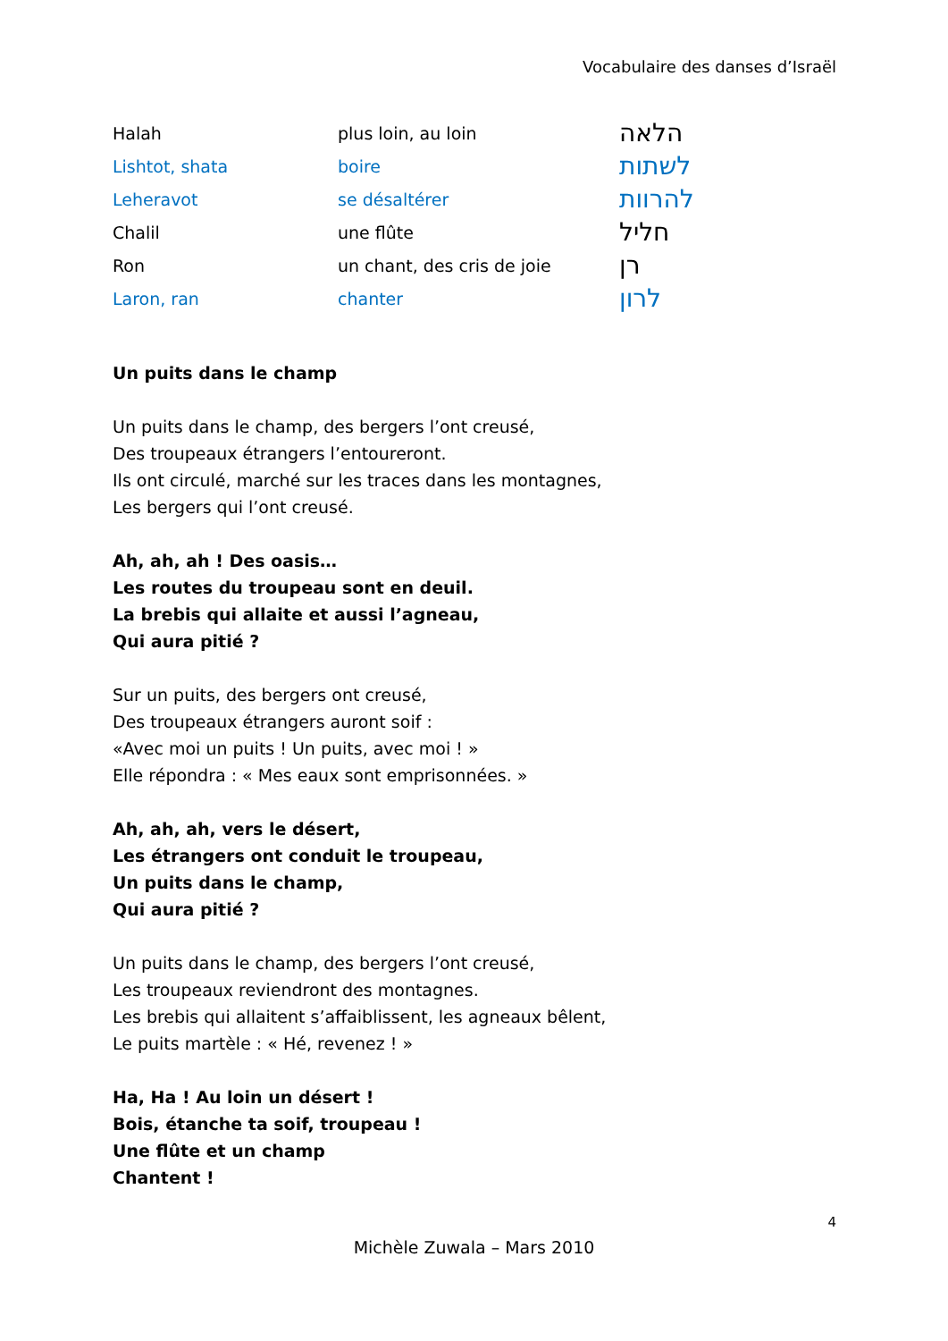Vocabulaire des danses d’Israël
| Halah | plus loin, au loin | הלאה |
| Lishtot, shata | boire | לשתות |
| Leheravot | se désaltérer | להרוות |
| Chalil | une flûte | חליל |
| Ron | un chant, des cris de joie | רן |
| Laron, ran | chanter | לרון |
Un puits dans le champ
Un puits dans le champ, des bergers l’ont creusé,
Des troupeaux étrangers l’entoureront.
Ils ont circulé, marché sur les traces dans les montagnes,
Les bergers qui l’ont creusé.
Ah, ah, ah ! Des oasis…
Les routes du troupeau sont en deuil.
La brebis qui allaite et aussi l’agneau,
Qui aura pitié ?
Sur un puits, des bergers ont creusé,
Des troupeaux étrangers auront soif :
«Avec moi un puits ! Un puits, avec moi ! »
Elle répondra : « Mes eaux sont emprisonnées. »
Ah, ah, ah, vers le désert,
Les étrangers ont conduit le troupeau,
Un puits dans le champ,
Qui aura pitié ?
Un puits dans le champ, des bergers l’ont creusé,
Les troupeaux reviendront des montagnes.
Les brebis qui allaitent s’affaiblissent, les agneaux bêlent,
Le puits martèle : « Hé, revenez ! »
Ha, Ha ! Au loin un désert !
Bois, étanche ta soif, troupeau !
Une flûte et un champ
Chantent !
4
Michèle Zuwala – Mars 2010